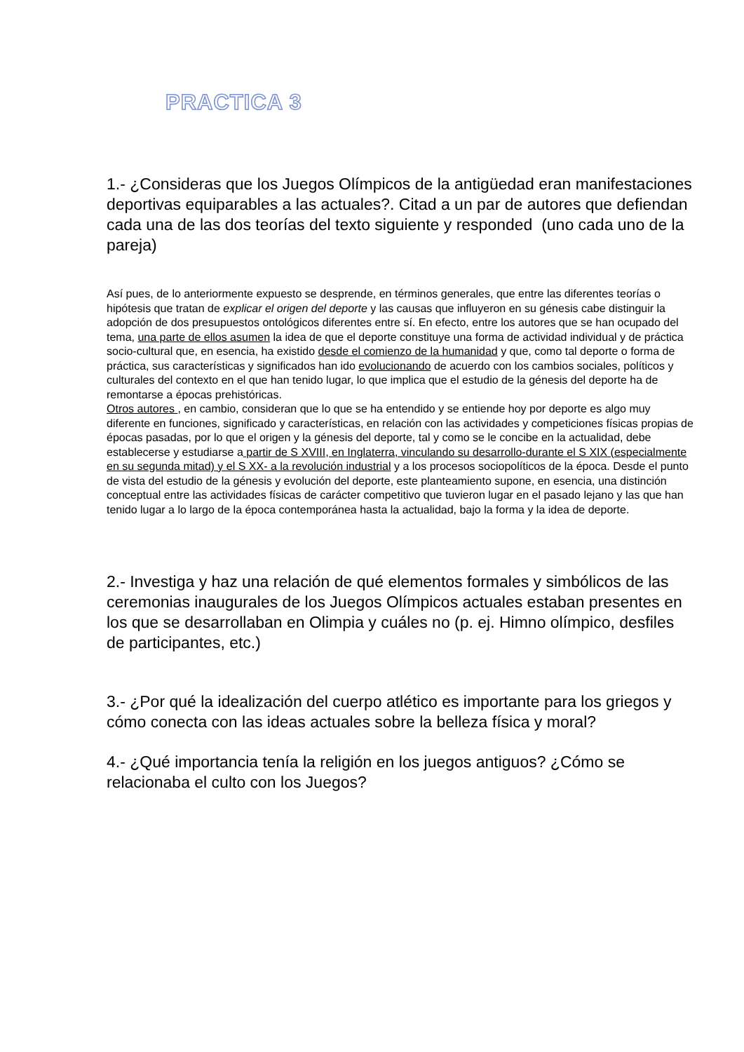PRACTICA 3
1.- ¿Consideras que los Juegos Olímpicos de la antigüedad eran manifestaciones deportivas equiparables a las actuales?. Citad a un par de autores que defiendan cada una de las dos teorías del texto siguiente y responded (uno cada uno de la pareja)
Así pues, de lo anteriormente expuesto se desprende, en términos generales, que entre las diferentes teorías o hipótesis que tratan de explicar el origen del deporte y las causas que influyeron en su génesis cabe distinguir la adopción de dos presupuestos ontológicos diferentes entre sí. En efecto, entre los autores que se han ocupado del tema, una parte de ellos asumen la idea de que el deporte constituye una forma de actividad individual y de práctica socio-cultural que, en esencia, ha existido desde el comienzo de la humanidad y que, como tal deporte o forma de práctica, sus características y significados han ido evolucionando de acuerdo con los cambios sociales, políticos y culturales del contexto en el que han tenido lugar, lo que implica que el estudio de la génesis del deporte ha de remontarse a épocas prehistóricas.
Otros autores , en cambio, consideran que lo que se ha entendido y se entiende hoy por deporte es algo muy diferente en funciones, significado y características, en relación con las actividades y competiciones físicas propias de épocas pasadas, por lo que el origen y la génesis del deporte, tal y como se le concibe en la actualidad, debe establecerse y estudiarse a partir de S XVIII, en Inglaterra, vinculando su desarrollo-durante el S XIX (especialmente en su segunda mitad) y el S XX- a la revolución industrial y a los procesos sociopolíticos de la época. Desde el punto de vista del estudio de la génesis y evolución del deporte, este planteamiento supone, en esencia, una distinción conceptual entre las actividades físicas de carácter competitivo que tuvieron lugar en el pasado lejano y las que han tenido lugar a lo largo de la época contemporánea hasta la actualidad, bajo la forma y la idea de deporte.
2.- Investiga y haz una relación de qué elementos formales y simbólicos de las ceremonias inaugurales de los Juegos Olímpicos actuales estaban presentes en los que se desarrollaban en Olimpia y cuáles no (p. ej. Himno olímpico, desfiles de participantes, etc.)
3.- ¿Por qué la idealización del cuerpo atlético es importante para los griegos y cómo conecta con las ideas actuales sobre la belleza física y moral?
4.- ¿Qué importancia tenía la religión en los juegos antiguos? ¿Cómo se relacionaba el culto con los Juegos?